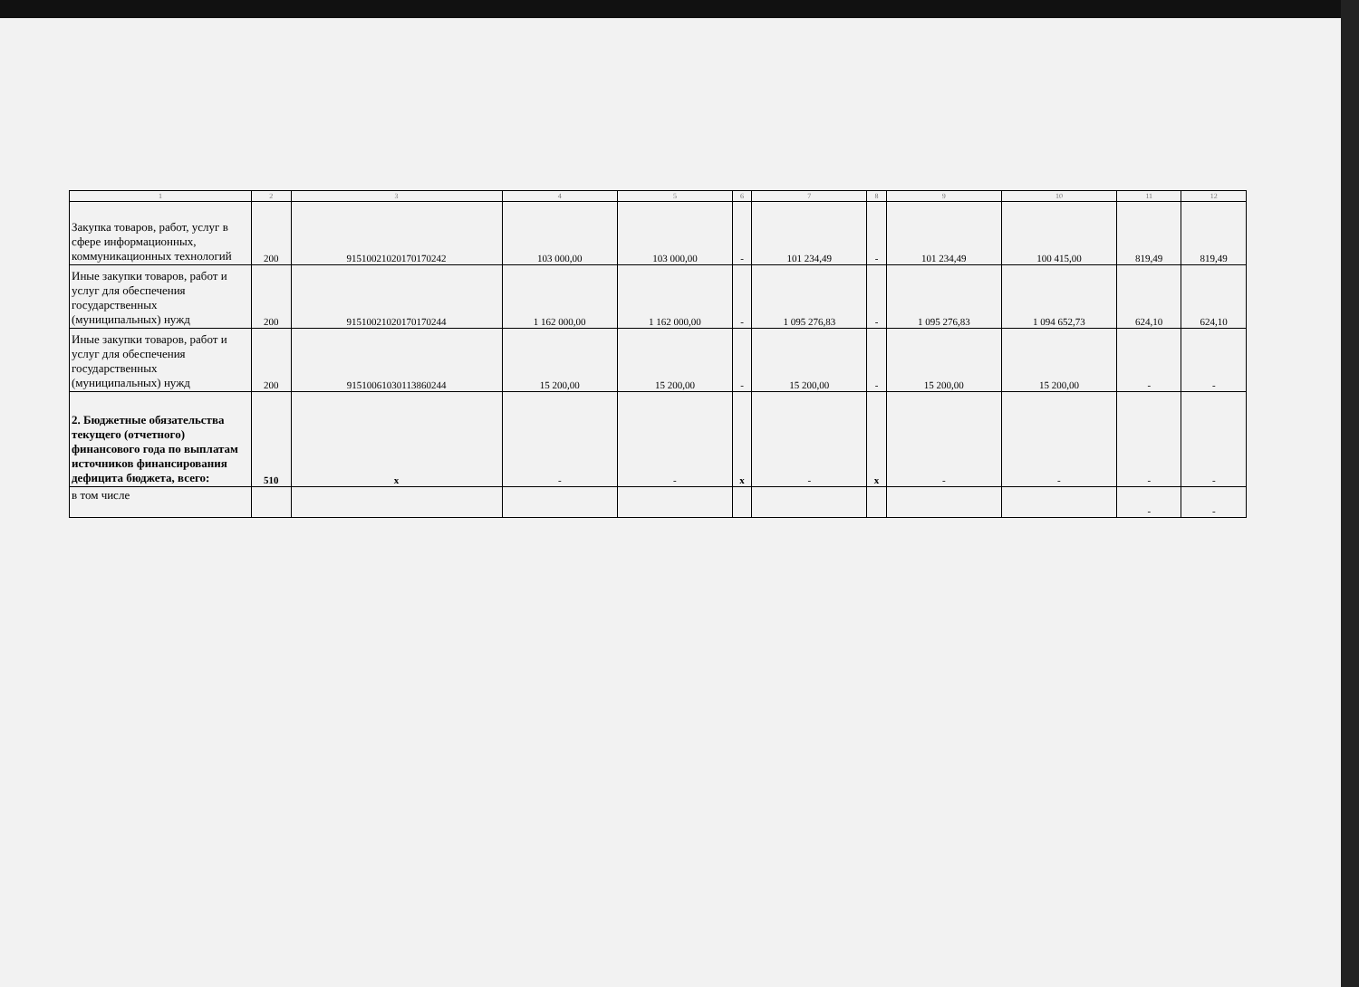| 1 | 2 | 3 | 4 | 5 | 6 | 7 | 8 | 9 | 10 | 11 | 12 |
| --- | --- | --- | --- | --- | --- | --- | --- | --- | --- | --- | --- |
| Закупка товаров, работ, услуг в сфере информационных, коммуникационных технологий | 200 | 91510021020170170242 | 103 000,00 | 103 000,00 | - | 101 234,49 | - | 101 234,49 | 100 415,00 | 819,49 | 819,49 |
| Иные закупки товаров, работ и услуг для обеспечения государственных (муниципальных) нужд | 200 | 91510021020170170244 | 1 162 000,00 | 1 162 000,00 | - | 1 095 276,83 | - | 1 095 276,83 | 1 094 652,73 | 624,10 | 624,10 |
| Иные закупки товаров, работ и услуг для обеспечения государственных (муниципальных) нужд | 200 | 91510061030113860244 | 15 200,00 | 15 200,00 | - | 15 200,00 | - | 15 200,00 | 15 200,00 | - | - |
| 2. Бюджетные обязательства текущего (отчетного) финансового года по выплатам источников финансирования дефицита бюджета, всего: | 510 | x | - | - | x | - | x | - | - | - | - |
| в том числе | | | | | | | | | | - | - |